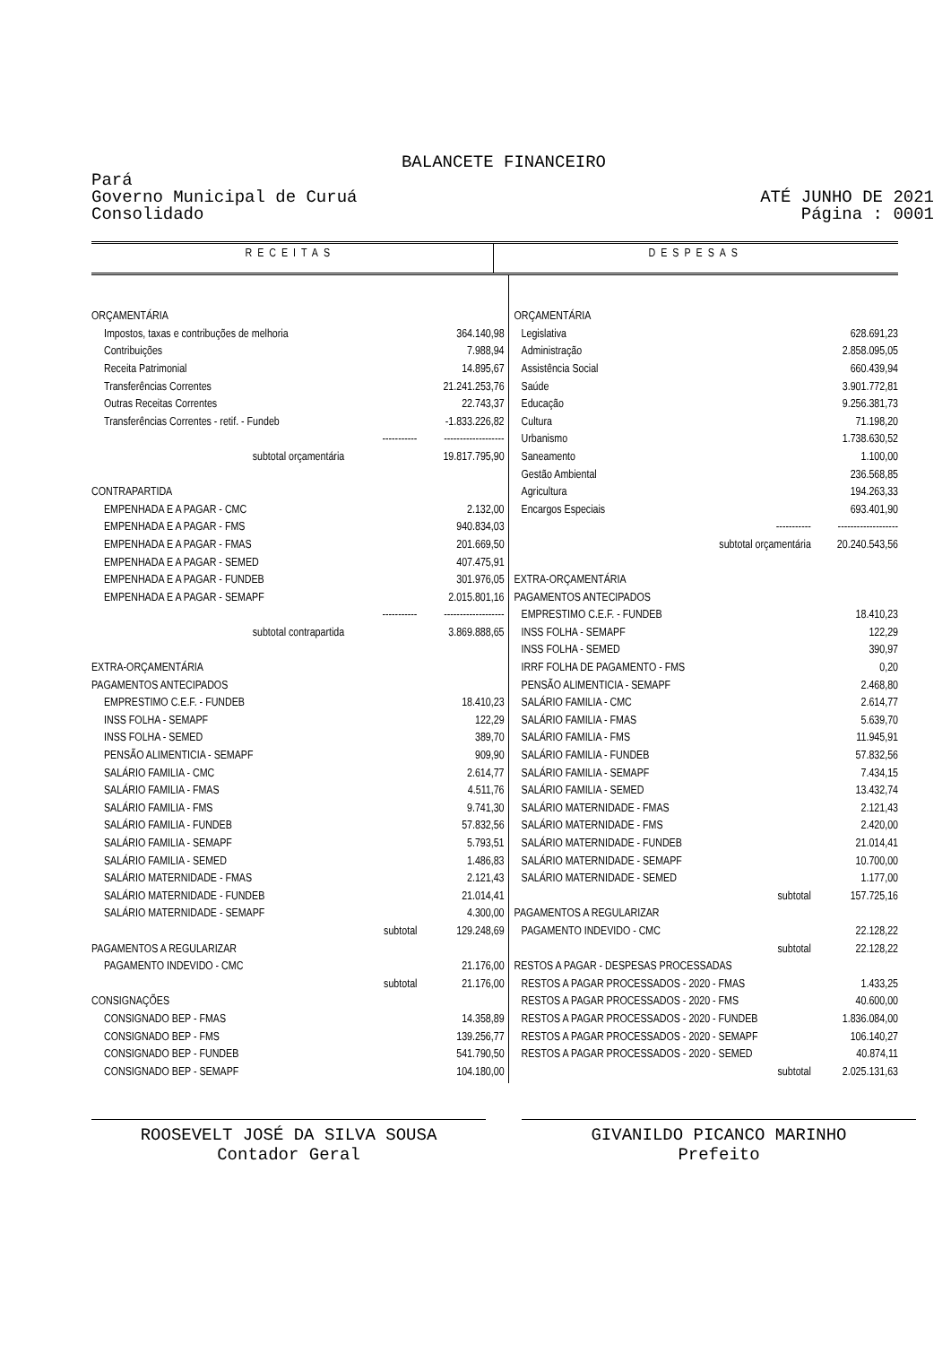BALANCETE FINANCEIRO
Pará
Governo Municipal de Curuá
Consolidado
ATÉ JUNHO DE 2021
Página : 0001
| RECEITAS | DESPESAS |
| ORÇAMENTÁRIA | | | ORÇAMENTÁRIA | | |
| Impostos, taxas e contribuções de melhoria | | 364.140,98 | Legislativa | | 628.691,23 |
| Contribuições | | 7.988,94 | Administração | | 2.858.095,05 |
| Receita Patrimonial | | 14.895,67 | Assistência Social | | 660.439,94 |
| Transferências Correntes | | 21.241.253,76 | Saúde | | 3.901.772,81 |
| Outras Receitas Correntes | | 22.743,37 | Educação | | 9.256.381,73 |
| Transferências Correntes - retif. - Fundeb | | -1.833.226,82 | Cultura | | 71.198,20 |
| | ----------- | ------------------- | Urbanismo | | 1.738.630,52 |
| subtotal orçamentária | | 19.817.795,90 | Saneamento | | 1.100,00 |
| | | | Gestão Ambiental | | 236.568,85 |
| CONTRAPARTIDA | | | Agricultura | | 194.263,33 |
| EMPENHADA E A PAGAR - CMC | | 2.132,00 | Encargos Especiais | | 693.401,90 |
| EMPENHADA E A PAGAR - FMS | | 940.834,03 | | ----------- | ------------------- |
| EMPENHADA E A PAGAR - FMAS | | 201.669,50 | subtotal orçamentária | | 20.240.543,56 |
| EMPENHADA E A PAGAR - SEMED | | 407.475,91 | | | |
| EMPENHADA E A PAGAR - FUNDEB | | 301.976,05 | EXTRA-ORÇAMENTÁRIA | | |
| EMPENHADA E A PAGAR - SEMAPF | | 2.015.801,16 | PAGAMENTOS ANTECIPADOS | | |
| | ----------- | ------------------- | EMPRESTIMO C.E.F. - FUNDEB | | 18.410,23 |
| subtotal contrapartida | | 3.869.888,65 | INSS FOLHA - SEMAPF | | 122,29 |
| | | | INSS FOLHA - SEMED | | 390,97 |
| EXTRA-ORÇAMENTÁRIA | | | IRRF FOLHA DE PAGAMENTO - FMS | | 0,20 |
| PAGAMENTOS ANTECIPADOS | | | PENSÃO ALIMENTICIA - SEMAPF | | 2.468,80 |
| EMPRESTIMO C.E.F. - FUNDEB | | 18.410,23 | SALÁRIO FAMILIA - CMC | | 2.614,77 |
| INSS FOLHA - SEMAPF | | 122,29 | SALÁRIO FAMILIA - FMAS | | 5.639,70 |
| INSS FOLHA - SEMED | | 389,70 | SALÁRIO FAMILIA - FMS | | 11.945,91 |
| PENSÃO ALIMENTICIA - SEMAPF | | 909,90 | SALÁRIO FAMILIA - FUNDEB | | 57.832,56 |
| SALÁRIO FAMILIA - CMC | | 2.614,77 | SALÁRIO FAMILIA - SEMAPF | | 7.434,15 |
| SALÁRIO FAMILIA - FMAS | | 4.511,76 | SALÁRIO FAMILIA - SEMED | | 13.432,74 |
| SALÁRIO FAMILIA - FMS | | 9.741,30 | SALÁRIO MATERNIDADE - FMAS | | 2.121,43 |
| SALÁRIO FAMILIA - FUNDEB | | 57.832,56 | SALÁRIO MATERNIDADE - FMS | | 2.420,00 |
| SALÁRIO FAMILIA - SEMAPF | | 5.793,51 | SALÁRIO MATERNIDADE - FUNDEB | | 21.014,41 |
| SALÁRIO FAMILIA - SEMED | | 1.486,83 | SALÁRIO MATERNIDADE - SEMAPF | | 10.700,00 |
| SALÁRIO MATERNIDADE - FMAS | | 2.121,43 | SALÁRIO MATERNIDADE - SEMED | | 1.177,00 |
| SALÁRIO MATERNIDADE - FUNDEB | | 21.014,41 | | subtotal | 157.725,16 |
| SALÁRIO MATERNIDADE - SEMAPF | | 4.300,00 | PAGAMENTOS A REGULARIZAR | | |
| | subtotal | 129.248,69 | PAGAMENTO INDEVIDO - CMC | | 22.128,22 |
| PAGAMENTOS A REGULARIZAR | | | | subtotal | 22.128,22 |
| PAGAMENTO INDEVIDO - CMC | | 21.176,00 | RESTOS A PAGAR - DESPESAS PROCESSADAS | | |
| | subtotal | 21.176,00 | RESTOS A PAGAR PROCESSADOS - 2020 - FMAS | | 1.433,25 |
| CONSIGNAÇÕES | | | RESTOS A PAGAR PROCESSADOS - 2020 - FMS | | 40.600,00 |
| CONSIGNADO BEP - FMAS | | 14.358,89 | RESTOS A PAGAR PROCESSADOS - 2020 - FUNDEB | | 1.836.084,00 |
| CONSIGNADO BEP - FMS | | 139.256,77 | RESTOS A PAGAR PROCESSADOS - 2020 - SEMAPF | | 106.140,27 |
| CONSIGNADO BEP - FUNDEB | | 541.790,50 | RESTOS A PAGAR PROCESSADOS - 2020 - SEMED | | 40.874,11 |
| CONSIGNADO BEP - SEMAPF | | 104.180,00 | | subtotal | 2.025.131,63 |
ROOSEVELT JOSÉ DA SILVA SOUSA
Contador Geral
GIVANILDO PICANCO MARINHO
Prefeito